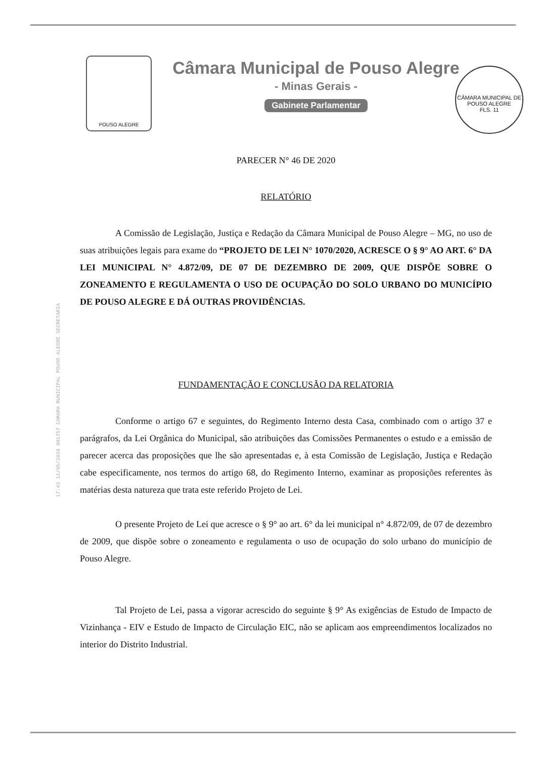POUSO ALEGRE
Câmara Municipal de Pouso Alegre
- Minas Gerais -
Gabinete Parlamentar
CÂMARA MUNICIPAL DE POUSO ALEGRE
FLS. 11
17:43 12/05/2020 001757 CAMARA MUNICIPAL POUSO ALEGRE SECRETARIA
PARECER N° 46 DE 2020
RELATÓRIO
A Comissão de Legislação, Justiça e Redação da Câmara Municipal de Pouso Alegre – MG, no uso de suas atribuições legais para exame do “PROJETO DE LEI N° 1070/2020, ACRESCE O § 9° AO ART. 6° DA LEI MUNICIPAL N° 4.872/09, DE 07 DE DEZEMBRO DE 2009, QUE DISPÕE SOBRE O ZONEAMENTO E REGULAMENTA O USO DE OCUPAÇÃO DO SOLO URBANO DO MUNICÍPIO DE POUSO ALEGRE E DÁ OUTRAS PROVIDÊNCIAS.
FUNDAMENTAÇÃO E CONCLUSÃO DA RELATORIA
Conforme o artigo 67 e seguintes, do Regimento Interno desta Casa, combinado com o artigo 37 e parágrafos, da Lei Orgânica do Municipal, são atribuições das Comissões Permanentes o estudo e a emissão de parecer acerca das proposições que lhe são apresentadas e, à esta Comissão de Legislação, Justiça e Redação cabe especificamente, nos termos do artigo 68, do Regimento Interno, examinar as proposições referentes às matérias desta natureza que trata este referido Projeto de Lei.
O presente Projeto de Lei que acresce o § 9° ao art. 6° da lei municipal n° 4.872/09, de 07 de dezembro de 2009, que dispõe sobre o zoneamento e regulamenta o uso de ocupação do solo urbano do município de Pouso Alegre.
Tal Projeto de Lei, passa a vigorar acrescido do seguinte § 9° As exigências de Estudo de Impacto de Vizinhança - EIV e Estudo de Impacto de Circulação EIC, não se aplicam aos empreendimentos localizados no interior do Distrito Industrial.